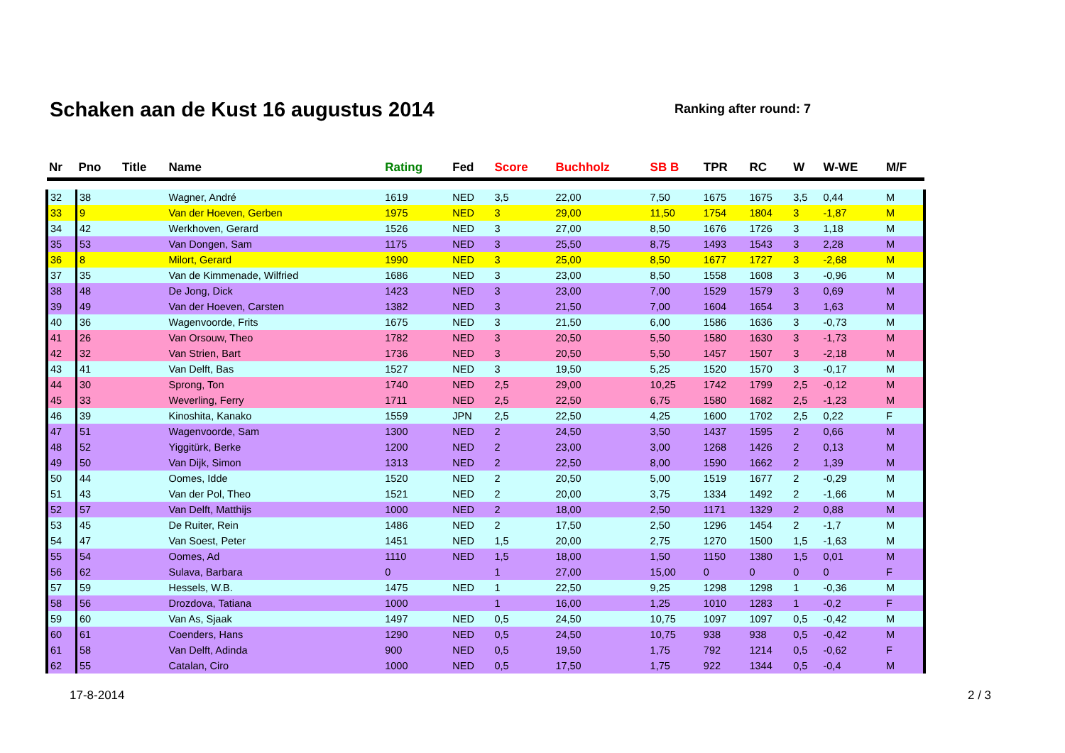Schaken aan de Kust 16 augustus 2014
Ranking after round: 7
| Nr | Pno | Title | Name | Rating | Fed | Score | Buchholz | SB B | TPR | RC | W | W-WE | M/F |
| --- | --- | --- | --- | --- | --- | --- | --- | --- | --- | --- | --- | --- | --- |
| 32 | 38 | | Wagner, André | 1619 | NED | 3,5 | 22,00 | 7,50 | 1675 | 1675 | 3,5 | 0,44 | M |
| 33 | 9 | | Van der Hoeven, Gerben | 1975 | NED | 3 | 29,00 | 11,50 | 1754 | 1804 | 3 | -1,87 | M |
| 34 | 42 | | Werkhoven, Gerard | 1526 | NED | 3 | 27,00 | 8,50 | 1676 | 1726 | 3 | 1,18 | M |
| 35 | 53 | | Van Dongen, Sam | 1175 | NED | 3 | 25,50 | 8,75 | 1493 | 1543 | 3 | 2,28 | M |
| 36 | 8 | | Milort, Gerard | 1990 | NED | 3 | 25,00 | 8,50 | 1677 | 1727 | 3 | -2,68 | M |
| 37 | 35 | | Van de Kimmenade, Wilfried | 1686 | NED | 3 | 23,00 | 8,50 | 1558 | 1608 | 3 | -0,96 | M |
| 38 | 48 | | De Jong, Dick | 1423 | NED | 3 | 23,00 | 7,00 | 1529 | 1579 | 3 | 0,69 | M |
| 39 | 49 | | Van der Hoeven, Carsten | 1382 | NED | 3 | 21,50 | 7,00 | 1604 | 1654 | 3 | 1,63 | M |
| 40 | 36 | | Wagenvoorde, Frits | 1675 | NED | 3 | 21,50 | 6,00 | 1586 | 1636 | 3 | -0,73 | M |
| 41 | 26 | | Van Orsouw, Theo | 1782 | NED | 3 | 20,50 | 5,50 | 1580 | 1630 | 3 | -1,73 | M |
| 42 | 32 | | Van Strien, Bart | 1736 | NED | 3 | 20,50 | 5,50 | 1457 | 1507 | 3 | -2,18 | M |
| 43 | 41 | | Van Delft, Bas | 1527 | NED | 3 | 19,50 | 5,25 | 1520 | 1570 | 3 | -0,17 | M |
| 44 | 30 | | Sprong, Ton | 1740 | NED | 2,5 | 29,00 | 10,25 | 1742 | 1799 | 2,5 | -0,12 | M |
| 45 | 33 | | Weverling, Ferry | 1711 | NED | 2,5 | 22,50 | 6,75 | 1580 | 1682 | 2,5 | -1,23 | M |
| 46 | 39 | | Kinoshita, Kanako | 1559 | JPN | 2,5 | 22,50 | 4,25 | 1600 | 1702 | 2,5 | 0,22 | F |
| 47 | 51 | | Wagenvoorde, Sam | 1300 | NED | 2 | 24,50 | 3,50 | 1437 | 1595 | 2 | 0,66 | M |
| 48 | 52 | | Yiggitürk, Berke | 1200 | NED | 2 | 23,00 | 3,00 | 1268 | 1426 | 2 | 0,13 | M |
| 49 | 50 | | Van Dijk, Simon | 1313 | NED | 2 | 22,50 | 8,00 | 1590 | 1662 | 2 | 1,39 | M |
| 50 | 44 | | Oomes, Idde | 1520 | NED | 2 | 20,50 | 5,00 | 1519 | 1677 | 2 | -0,29 | M |
| 51 | 43 | | Van der Pol, Theo | 1521 | NED | 2 | 20,00 | 3,75 | 1334 | 1492 | 2 | -1,66 | M |
| 52 | 57 | | Van Delft, Matthijs | 1000 | NED | 2 | 18,00 | 2,50 | 1171 | 1329 | 2 | 0,88 | M |
| 53 | 45 | | De Ruiter, Rein | 1486 | NED | 2 | 17,50 | 2,50 | 1296 | 1454 | 2 | -1,7 | M |
| 54 | 47 | | Van Soest, Peter | 1451 | NED | 1,5 | 20,00 | 2,75 | 1270 | 1500 | 1,5 | -1,63 | M |
| 55 | 54 | | Oomes, Ad | 1110 | NED | 1,5 | 18,00 | 1,50 | 1150 | 1380 | 1,5 | 0,01 | M |
| 56 | 62 | | Sulava, Barbara | 0 | | 1 | 27,00 | 15,00 | 0 | 0 | 0 | 0 | F |
| 57 | 59 | | Hessels, W.B. | 1475 | NED | 1 | 22,50 | 9,25 | 1298 | 1298 | 1 | -0,36 | M |
| 58 | 56 | | Drozdova, Tatiana | 1000 | | 1 | 16,00 | 1,25 | 1010 | 1283 | 1 | -0,2 | F |
| 59 | 60 | | Van As, Sjaak | 1497 | NED | 0,5 | 24,50 | 10,75 | 1097 | 1097 | 0,5 | -0,42 | M |
| 60 | 61 | | Coenders, Hans | 1290 | NED | 0,5 | 24,50 | 10,75 | 938 | 938 | 0,5 | -0,42 | M |
| 61 | 58 | | Van Delft, Adinda | 900 | NED | 0,5 | 19,50 | 1,75 | 792 | 1214 | 0,5 | -0,62 | F |
| 62 | 55 | | Catalan, Ciro | 1000 | NED | 0,5 | 17,50 | 1,75 | 922 | 1344 | 0,5 | -0,4 | M |
17-8-2014 2 / 3